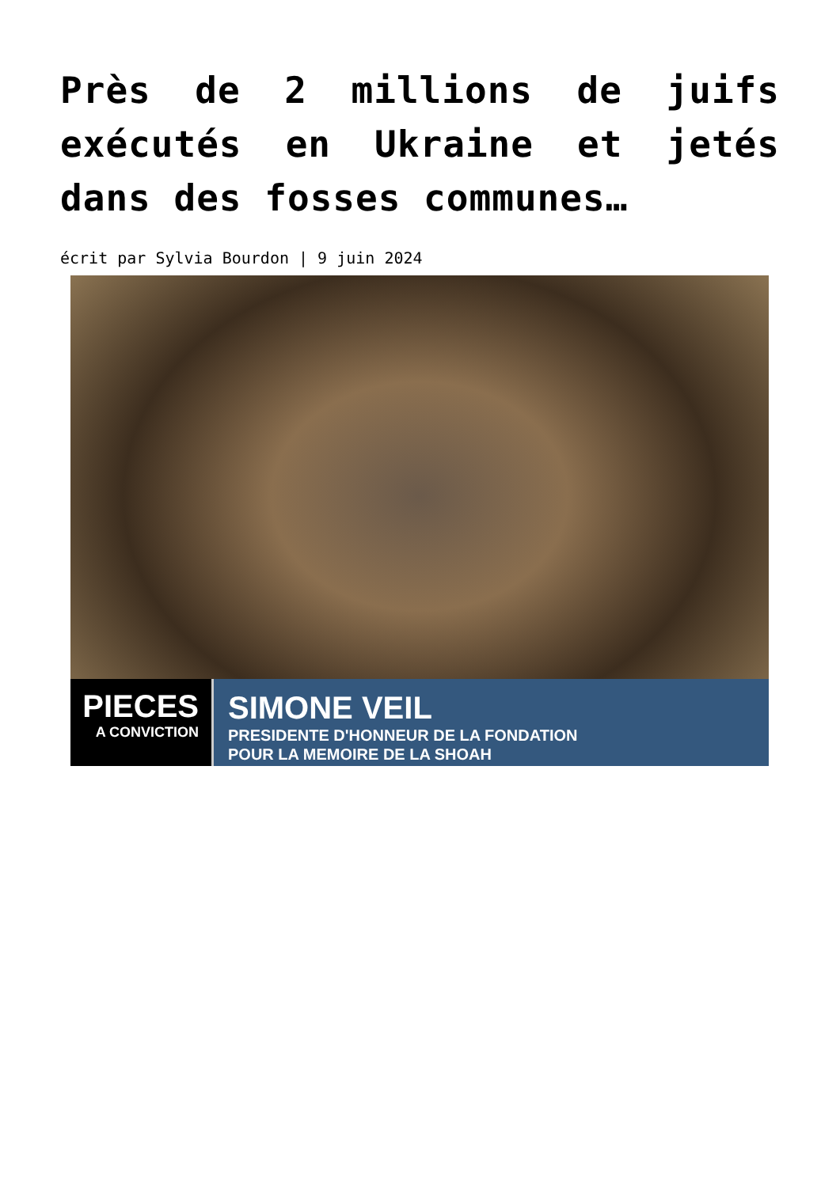Près de 2 millions de juifs exécutés en Ukraine et jetés dans des fosses communes…
écrit par Sylvia Bourdon | 9 juin 2024
PIECES
A CONVICTION
SIMONE VEIL
PRESIDENTE D'HONNEUR DE LA FONDATION
POUR LA MEMOIRE DE LA SHOAH